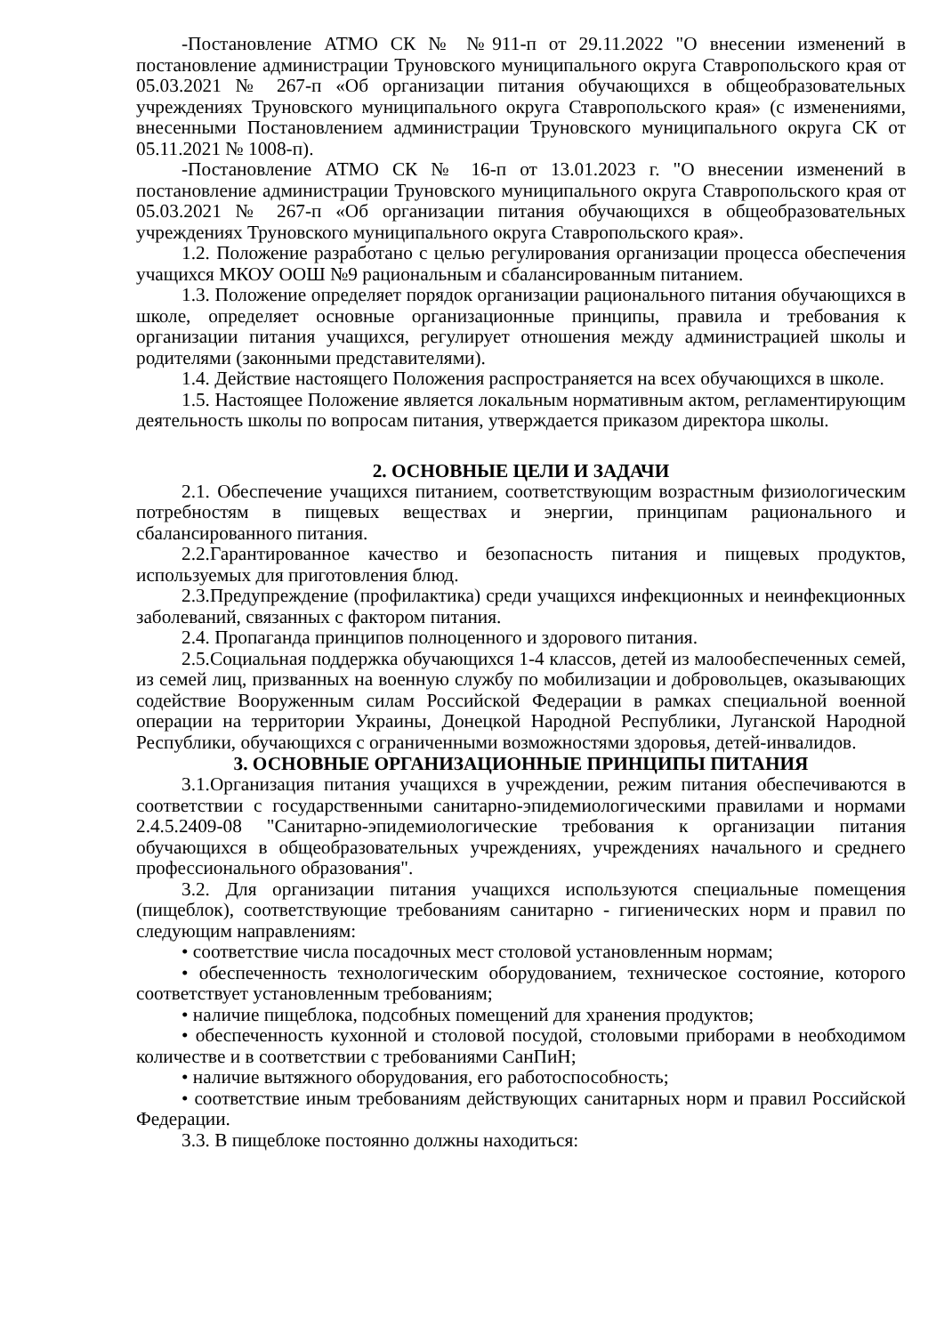-Постановление АТМО СК № №911-п от 29.11.2022 "О внесении изменений в постановление администрации Труновского муниципального округа Ставропольского края от 05.03.2021 № 267-п «Об организации питания обучающихся в общеобразовательных учреждениях Труновского муниципального округа Ставропольского края» (с изменениями, внесенными Постановлением администрации Труновского муниципального округа СК от 05.11.2021 № 1008-п).
-Постановление АТМО СК № 16-п от 13.01.2023 г. "О внесении изменений в постановление администрации Труновского муниципального округа Ставропольского края от 05.03.2021 № 267-п «Об организации питания обучающихся в общеобразовательных учреждениях Труновского муниципального округа Ставропольского края».
1.2. Положение разработано с целью регулирования организации процесса обеспечения учащихся МКОУ ООШ №9 рациональным и сбалансированным питанием.
1.3. Положение определяет порядок организации рационального питания обучающихся в школе, определяет основные организационные принципы, правила и требования к организации питания учащихся, регулирует отношения между администрацией школы и родителями (законными представителями).
1.4. Действие настоящего Положения распространяется на всех обучающихся в школе.
1.5. Настоящее Положение является локальным нормативным актом, регламентирующим деятельность школы по вопросам питания, утверждается приказом директора школы.
2. ОСНОВНЫЕ ЦЕЛИ И ЗАДАЧИ
2.1. Обеспечение учащихся питанием, соответствующим возрастным физиологическим потребностям в пищевых веществах и энергии, принципам рационального и сбалансированного питания.
2.2.Гарантированное качество и безопасность питания и пищевых продуктов, используемых для приготовления блюд.
2.3.Предупреждение (профилактика) среди учащихся инфекционных и неинфекционных заболеваний, связанных с фактором питания.
2.4. Пропаганда принципов полноценного и здорового питания.
2.5.Социальная поддержка обучающихся 1-4 классов, детей из малообеспеченных семей, из семей лиц, призванных на военную службу по мобилизации и добровольцев, оказывающих содействие Вооруженным силам Российской Федерации в рамках специальной военной операции на территории Украины, Донецкой Народной Республики, Луганской Народной Республики, обучающихся с ограниченными возможностями здоровья, детей-инвалидов.
3. ОСНОВНЫЕ ОРГАНИЗАЦИОННЫЕ ПРИНЦИПЫ ПИТАНИЯ
3.1.Организация питания учащихся в учреждении, режим питания обеспечиваются в соответствии с государственными санитарно-эпидемиологическими правилами и нормами 2.4.5.2409-08 "Санитарно-эпидемиологические требования к организации питания обучающихся в общеобразовательных учреждениях, учреждениях начального и среднего профессионального образования".
3.2. Для организации питания учащихся используются специальные помещения (пищеблок), соответствующие требованиям санитарно - гигиенических норм и правил по следующим направлениям:
• соответствие числа посадочных мест столовой установленным нормам;
• обеспеченность технологическим оборудованием, техническое состояние, которого соответствует установленным требованиям;
• наличие пищеблока, подсобных помещений для хранения продуктов;
• обеспеченность кухонной и столовой посудой, столовыми приборами в необходимом количестве и в соответствии с требованиями СанПиН;
• наличие вытяжного оборудования, его работоспособность;
• соответствие иным требованиям действующих санитарных норм и правил Российской Федерации.
3.3. В пищеблоке постоянно должны находиться: